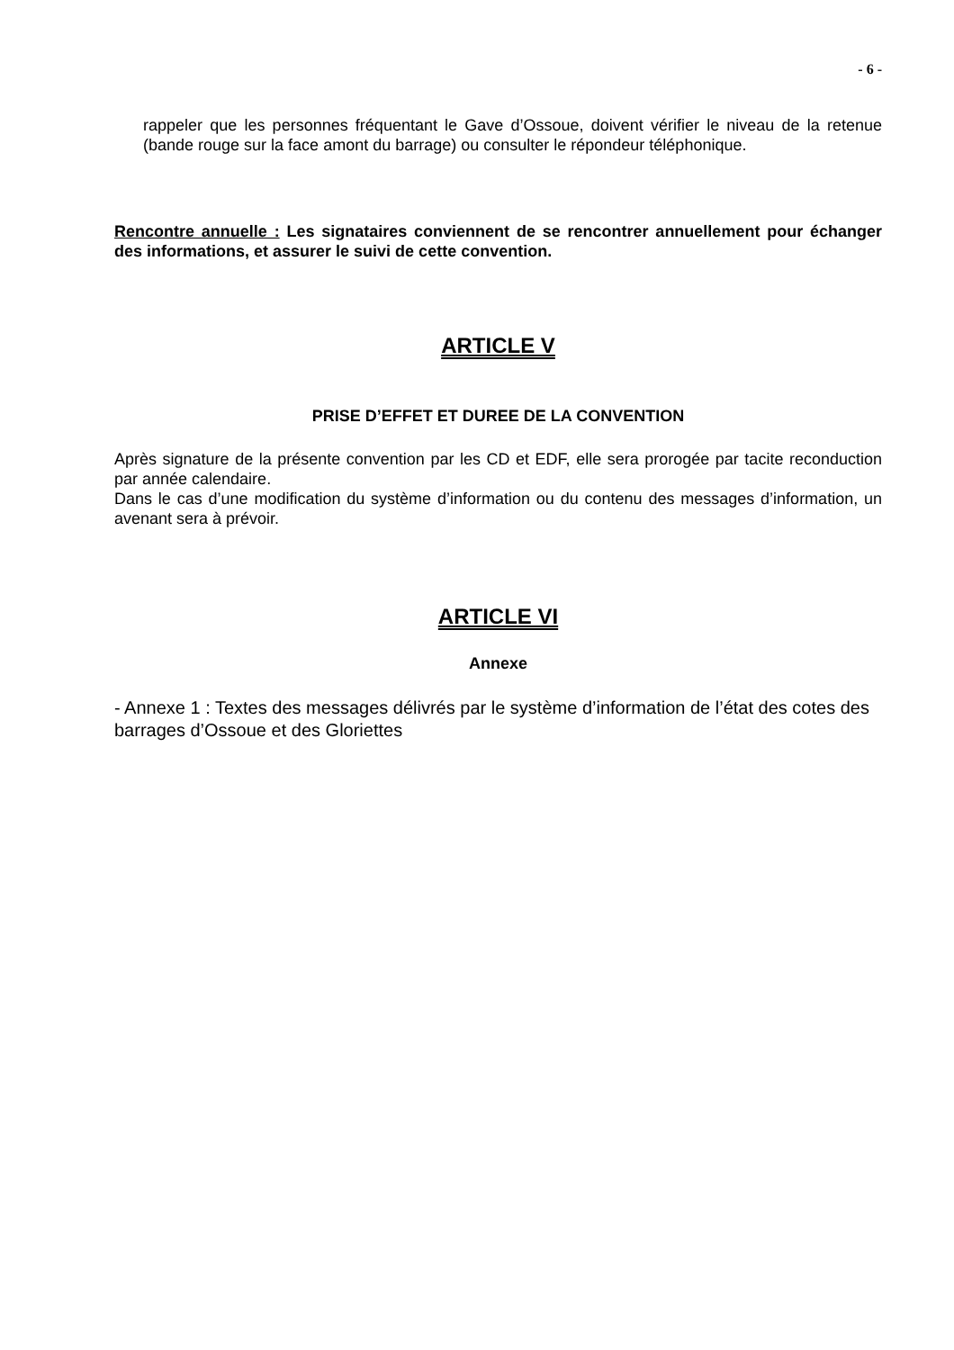- 6 -
rappeler que les personnes fréquentant le Gave d’Ossoue, doivent vérifier le niveau de la retenue (bande rouge sur la face amont du barrage) ou consulter le répondeur téléphonique.
Rencontre annuelle : Les signataires conviennent de se rencontrer annuellement pour échanger des informations, et assurer le suivi de cette convention.
ARTICLE V
PRISE D’EFFET ET DUREE DE LA CONVENTION
Après signature de la présente convention par les CD et EDF, elle sera prorogée par tacite reconduction par année calendaire.
Dans le cas d’une modification du système d’information ou du contenu des messages d’information, un avenant sera à prévoir.
ARTICLE VI
Annexe
- Annexe 1 : Textes des messages délivrés par le système d’information de l’état des cotes des barrages d’Ossoue et des Gloriettes